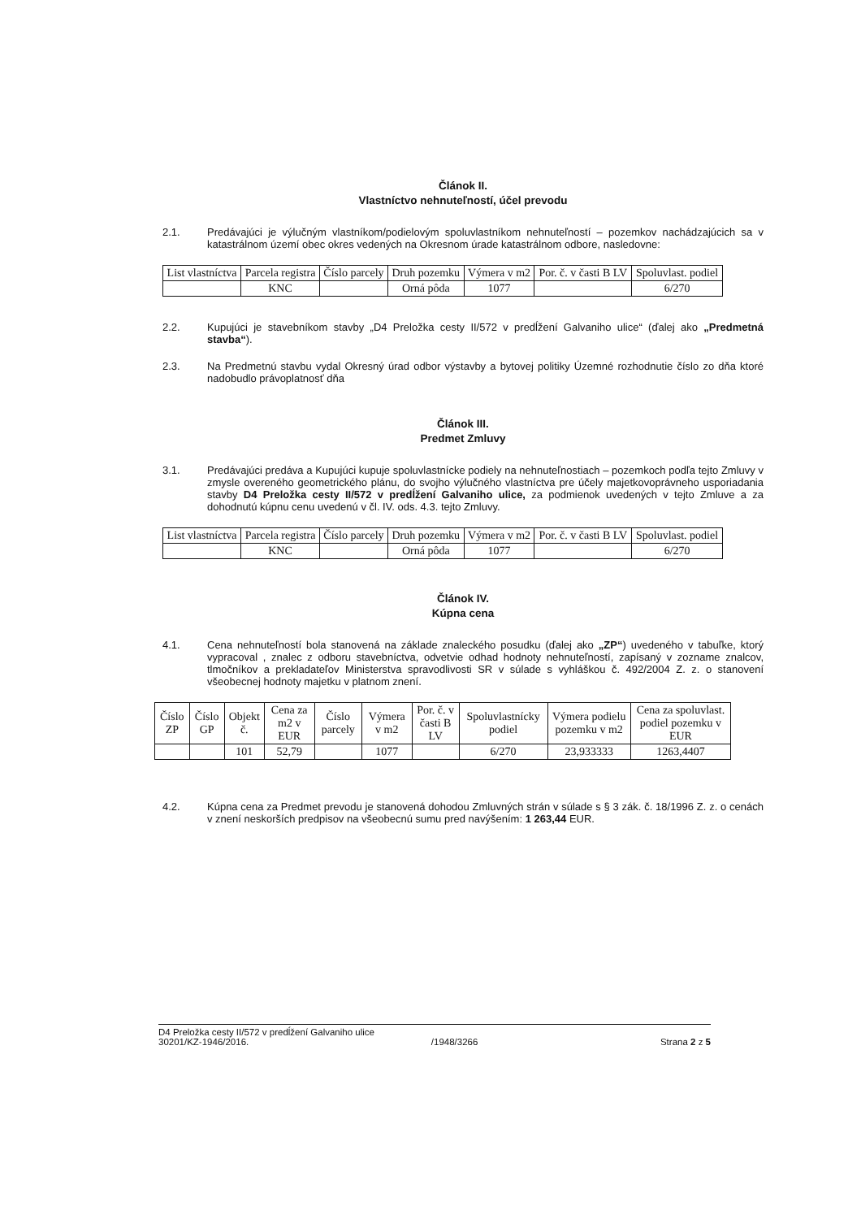Článok II.
Vlastníctvo nehnuteľností, účel prevodu
2.1. Predávajúci je výlučným vlastníkom/podielovým spoluvlastníkom nehnuteľností – pozemkov nachádzajúcich sa v katastrálnom území obec okres vedených na Okresnom úrade katastrálnom odbore, nasledovne:
| List vlastníctva | Parcela registra | Číslo parcely | Druh pozemku | Výmera v m2 | Por. č. v časti B LV | Spoluvlast. podiel |
| --- | --- | --- | --- | --- | --- | --- |
| | KNC | | Orná pôda | 1077 | | 6/270 |
2.2. Kupujúci je stavebníkom stavby „D4 Preložka cesty II/572 v predĺžení Galvaniho ulice“ (ďalej ako „Predmetná stavba“).
2.3. Na Predmetnú stavbu vydal Okresný úrad odbor výstavby a bytovej politiky Územné rozhodnutie číslo zo dňa ktoré nadobudlo právoplatnosť dňa
Článok III.
Predmet Zmluvy
3.1. Predávajúci predáva a Kupujúci kupuje spoluvlastnícke podiely na nehnuteľnostiach – pozemkoch podľa tejto Zmluvy v zmysle overeného geometrického plánu, do svojho výlučného vlastníctva pre účely majetkovoprávneho usporiadania stavby D4 Preložka cesty II/572 v predĺžení Galvaniho ulice, za podmienok uvedených v tejto Zmluve a za dohodnutú kúpnu cenu uvedenú v čl. IV. ods. 4.3. tejto Zmluvy.
| List vlastníctva | Parcela registra | Číslo parcely | Druh pozemku | Výmera v m2 | Por. č. v časti B LV | Spoluvlast. podiel |
| --- | --- | --- | --- | --- | --- | --- |
| | KNC | | Orná pôda | 1077 | | 6/270 |
Článok IV.
Kúpna cena
4.1. Cena nehnuteľností bola stanovená na základe znaleckého posudku (ďalej ako „ZP“) uvedeného v tabuľke, ktorý vypracoval , znalec z odboru stavebníctva, odvetvie odhad hodnoty nehnuteľností, zapísaný v zozname znalcov, tlmočníkov a prekladateľov Ministerstva spravodlivosti SR v súlade s vyhláškou č. 492/2004 Z. z. o stanovení všeobecnej hodnoty majetku v platnom znení.
| Číslo ZP | Číslo GP | Objekt č. | Cena za m2 v EUR | Číslo parcely | Výmera v m2 | Por. č. v časti B LV | Spoluvlastnícky podiel | Výmera podielu pozemku v m2 | Cena za spoluvlast. podiel pozemku v EUR |
| --- | --- | --- | --- | --- | --- | --- | --- | --- | --- |
| | | 101 | 52,79 | | 1077 | | 6/270 | 23,933333 | 1263,4407 |
4.2. Kúpna cena za Predmet prevodu je stanovená dohodou Zmluvných strán v súlade s § 3 zák. č. 18/1996 Z. z. o cenách v znení neskorších predpisov na všeobecnú sumu pred navýšením: 1 263,44 EUR.
D4 Preložka cesty II/572 v predĺžení Galvaniho ulice
30201/KZ-1946/2016. /1948/3266 Strana 2 z 5